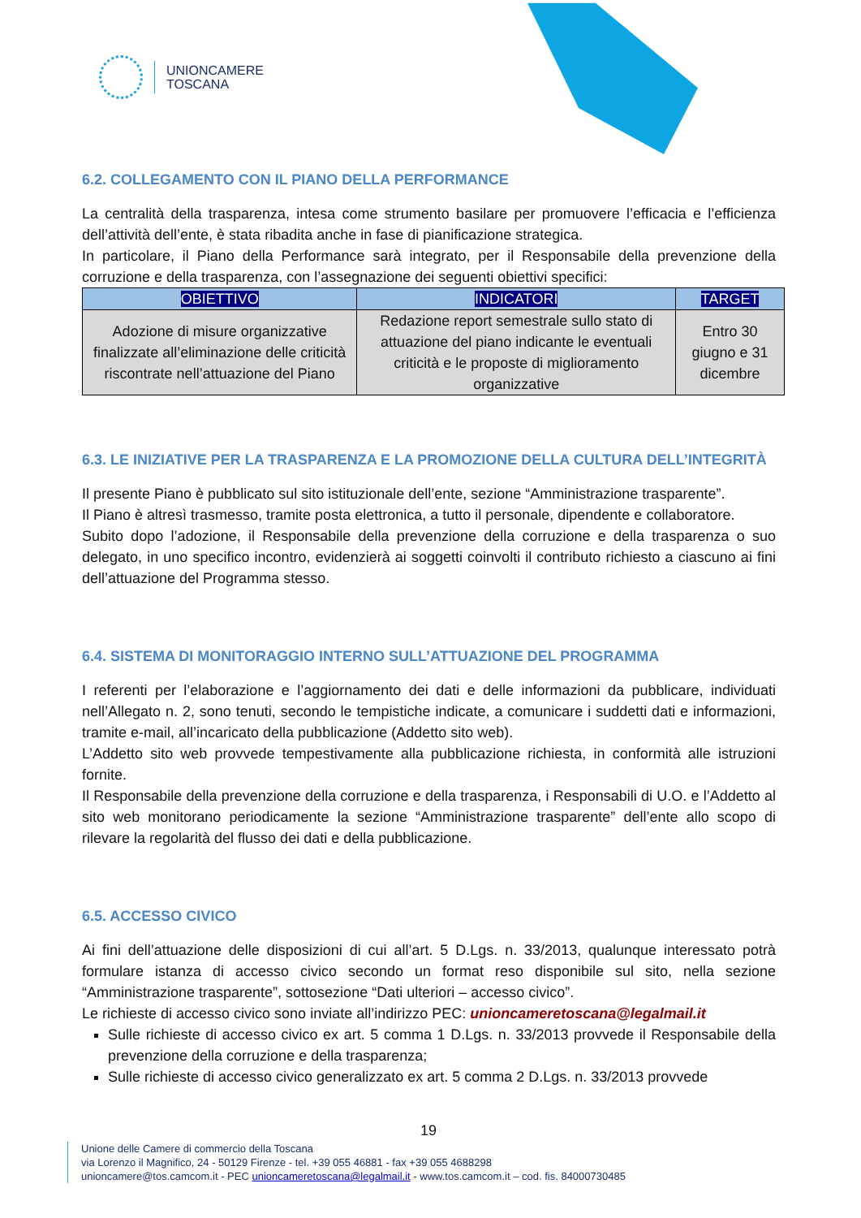UNIONCAMERE
TOSCANA
6.2. COLLEGAMENTO CON IL PIANO DELLA PERFORMANCE
La centralità della trasparenza, intesa come strumento basilare per promuovere l’efficacia e l’efficienza dell’attività dell’ente, è stata ribadita anche in fase di pianificazione strategica.
In particolare, il Piano della Performance sarà integrato, per il Responsabile della prevenzione della corruzione e della trasparenza, con l’assegnazione dei seguenti obiettivi specifici:
| OBIETTIVO | INDICATORI | TARGET |
| --- | --- | --- |
| Adozione di misure organizzative finalizzate all’eliminazione delle criticità riscontrate nell’attuazione del Piano | Redazione report semestrale sullo stato di attuazione del piano indicante le eventuali criticità e le proposte di miglioramento organizzative | Entro 30 giugno e 31 dicembre |
6.3. LE INIZIATIVE PER LA TRASPARENZA E LA PROMOZIONE DELLA CULTURA DELL’INTEGRITÀ
Il presente Piano è pubblicato sul sito istituzionale dell’ente, sezione “Amministrazione trasparente”.
Il Piano è altresì trasmesso, tramite posta elettronica, a tutto il personale, dipendente e collaboratore.
Subito dopo l’adozione, il Responsabile della prevenzione della corruzione e della trasparenza o suo delegato, in uno specifico incontro, evidenzierà ai soggetti coinvolti il contributo richiesto a ciascuno ai fini dell’attuazione del Programma stesso.
6.4. SISTEMA DI MONITORAGGIO INTERNO SULL’ATTUAZIONE DEL PROGRAMMA
I referenti per l’elaborazione e l’aggiornamento dei dati e delle informazioni da pubblicare, individuati nell’Allegato n. 2, sono tenuti, secondo le tempistiche indicate, a comunicare i suddetti dati e informazioni, tramite e-mail, all’incaricato della pubblicazione (Addetto sito web).
L’Addetto sito web provvede tempestivamente alla pubblicazione richiesta, in conformità alle istruzioni fornite.
Il Responsabile della prevenzione della corruzione e della trasparenza, i Responsabili di U.O. e l’Addetto al sito web monitorano periodicamente la sezione “Amministrazione trasparente” dell’ente allo scopo di rilevare la regolarità del flusso dei dati e della pubblicazione.
6.5. ACCESSO CIVICO
Ai fini dell’attuazione delle disposizioni di cui all’art. 5 D.Lgs. n. 33/2013, qualunque interessato potrà formulare istanza di accesso civico secondo un format reso disponibile sul sito, nella sezione “Amministrazione trasparente”, sottosezione “Dati ulteriori – accesso civico”.
Le richieste di accesso civico sono inviate all’indirizzo PEC: unioncameretoscana@legalmail.it
Sulle richieste di accesso civico ex art. 5 comma 1 D.Lgs. n. 33/2013 provvede il Responsabile della prevenzione della corruzione e della trasparenza;
Sulle richieste di accesso civico generalizzato ex art. 5 comma 2 D.Lgs. n. 33/2013 provvede
19
Unione delle Camere di commercio della Toscana
via Lorenzo il Magnifico, 24 - 50129 Firenze - tel. +39 055 46881 - fax +39 055 4688298
unioncamere@tos.camcom.it - PEC unioncameretoscana@legalmail.it - www.tos.camcom.it – cod. fis. 84000730485